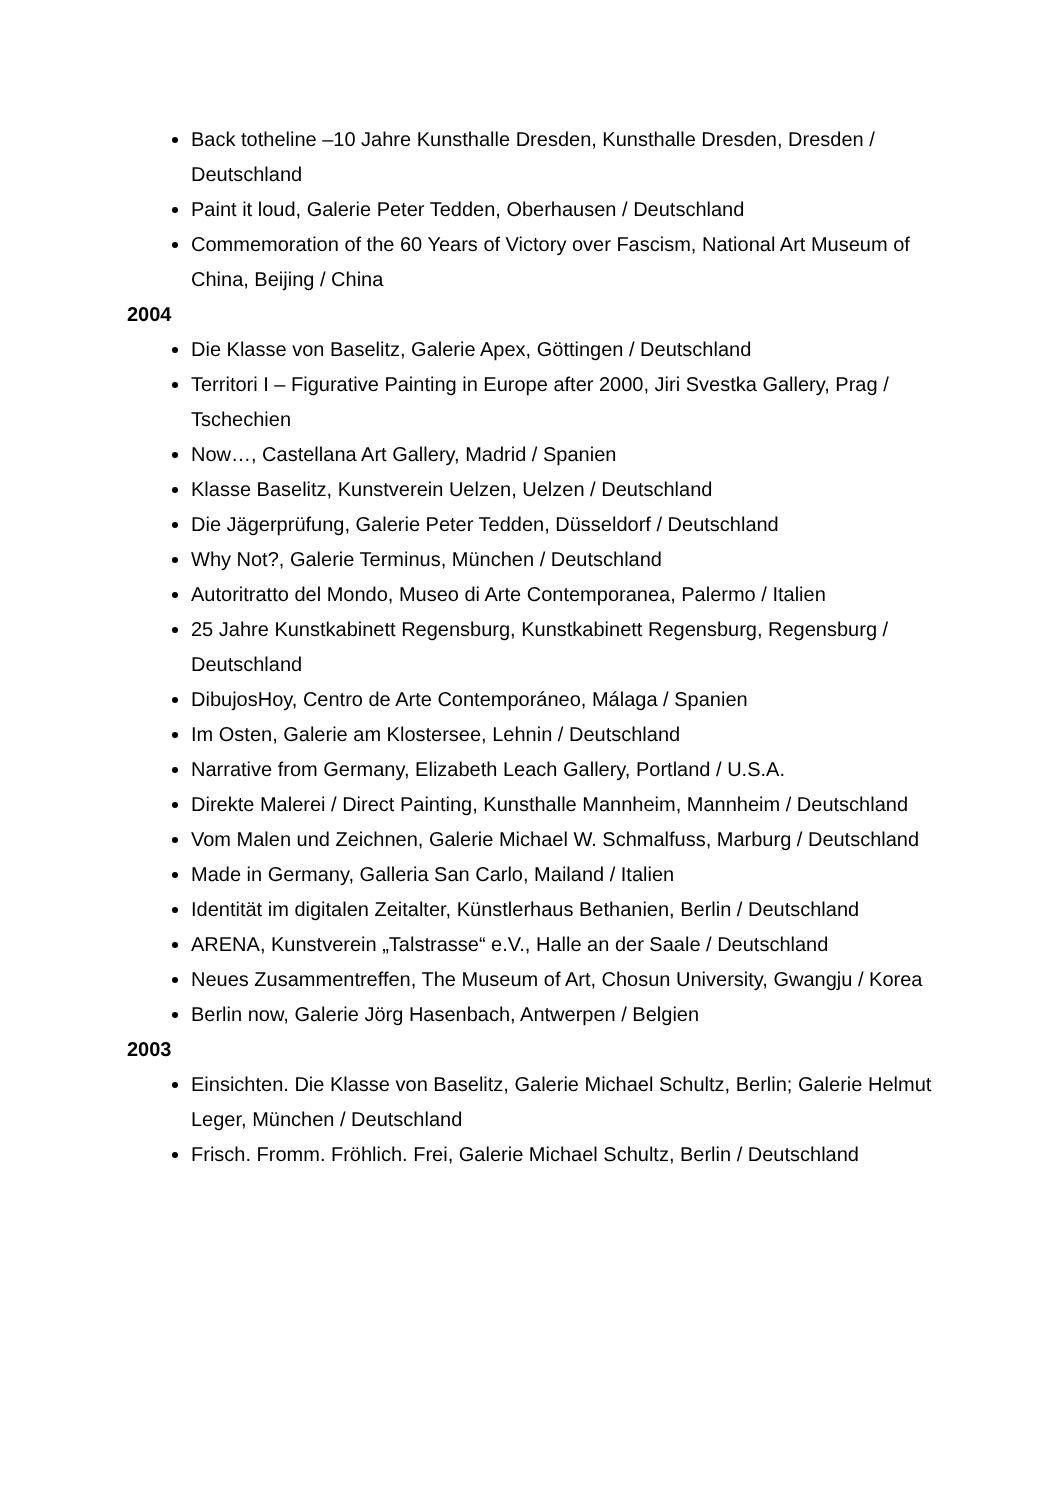Back totheline –10 Jahre Kunsthalle Dresden, Kunsthalle Dresden, Dresden / Deutschland
Paint it loud, Galerie Peter Tedden, Oberhausen / Deutschland
Commemoration of the 60 Years of Victory over Fascism, National Art Museum of China, Beijing / China
2004
Die Klasse von Baselitz, Galerie Apex, Göttingen / Deutschland
Territori I – Figurative Painting in Europe after 2000, Jiri Svestka Gallery, Prag / Tschechien
Now…, Castellana Art Gallery, Madrid / Spanien
Klasse Baselitz, Kunstverein Uelzen, Uelzen / Deutschland
Die Jägerprüfung, Galerie Peter Tedden, Düsseldorf / Deutschland
Why Not?, Galerie Terminus, München / Deutschland
Autoritratto del Mondo, Museo di Arte Contemporanea, Palermo / Italien
25 Jahre Kunstkabinett Regensburg, Kunstkabinett Regensburg, Regensburg / Deutschland
DibujosHoy, Centro de Arte Contemporáneo, Málaga / Spanien
Im Osten, Galerie am Klostersee, Lehnin / Deutschland
Narrative from Germany, Elizabeth Leach Gallery, Portland / U.S.A.
Direkte Malerei / Direct Painting, Kunsthalle Mannheim, Mannheim / Deutschland
Vom Malen und Zeichnen, Galerie Michael W. Schmalfuss, Marburg / Deutschland
Made in Germany, Galleria San Carlo, Mailand / Italien
Identität im digitalen Zeitalter, Künstlerhaus Bethanien, Berlin / Deutschland
ARENA, Kunstverein „Talstrasse“ e.V., Halle an der Saale / Deutschland
Neues Zusammentreffen, The Museum of Art, Chosun University, Gwangju / Korea
Berlin now, Galerie Jörg Hasenbach, Antwerpen / Belgien
2003
Einsichten. Die Klasse von Baselitz, Galerie Michael Schultz, Berlin; Galerie Helmut Leger, München / Deutschland
Frisch. Fromm. Fröhlich. Frei, Galerie Michael Schultz, Berlin / Deutschland